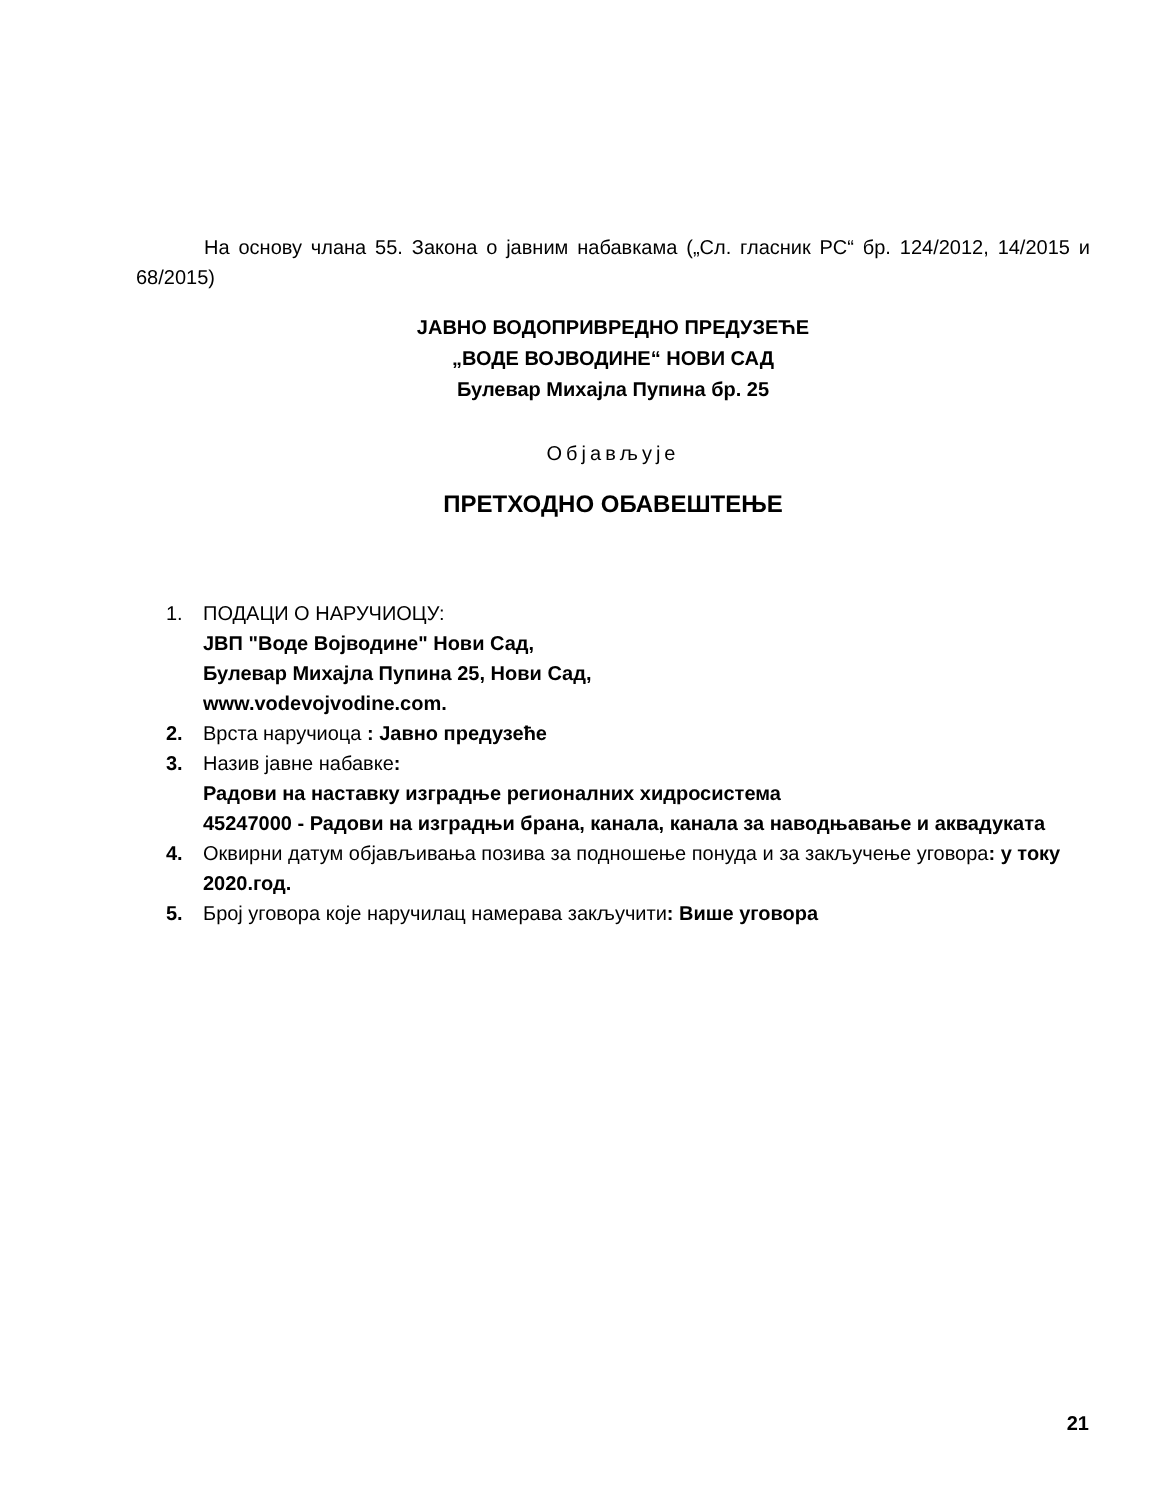На основу члана 55. Закона о јавним набавкама („Сл. гласник РС“ бр. 124/2012, 14/2015 и 68/2015)
ЈАВНО ВОДОПРИВРЕДНО ПРЕДУЗЕЋЕ
„ВОДЕ ВОЈВОДИНЕ“ НОВИ САД
Булевар Михајла Пупина бр. 25
Објављује
ПРЕТХОДНО ОБАВЕШТЕЊЕ
1. ПОДАЦИ О НАРУЧИОЦУ:
ЈВП "Воде Војводине" Нови Сад,
Булевар Михајла Пупина 25, Нови Сад,
www.vodevojvodine.com.
2. Врста наручиоца : Јавно предузеће
3. Назив јавне набавке:
Радови на наставку изградње регионалних хидросистема
45247000 - Радови на изградњи брана, канала, канала за наводњавање и аквадуката
4. Оквирни датум објављивања позива за подношење понуда и за закључење уговора: у току 2020.год.
5. Број уговора које наручилац намерава закључити: Више уговора
21